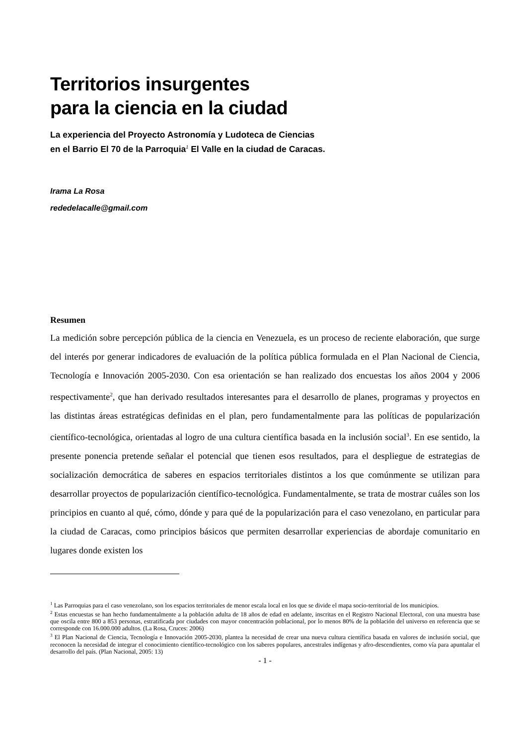Territorios insurgentes
para la ciencia en la ciudad
La experiencia del Proyecto Astronomía y Ludoteca de Ciencias
en el Barrio El 70 de la Parroquia<sup>1</sup> El Valle en la ciudad de Caracas.
Irama La Rosa
rededelacalle@gmail.com
Resumen
La medición sobre percepción pública de la ciencia en Venezuela, es un proceso de reciente elaboración, que surge del interés por generar indicadores de evaluación de la política pública formulada en el Plan Nacional de Ciencia, Tecnología e Innovación 2005-2030. Con esa orientación se han realizado dos encuestas los años 2004 y 2006 respectivamente<sup>2</sup>, que han derivado resultados interesantes para el desarrollo de planes, programas y proyectos en las distintas áreas estratégicas definidas en el plan, pero fundamentalmente para las políticas de popularización científico-tecnológica, orientadas al logro de una cultura científica basada en la inclusión social<sup>3</sup>. En ese sentido, la presente ponencia pretende señalar el potencial que tienen esos resultados, para el despliegue de estrategias de socialización democrática de saberes en espacios territoriales distintos a los que comúnmente se utilizan para desarrollar proyectos de popularización científico-tecnológica. Fundamentalmente, se trata de mostrar cuáles son los principios en cuanto al qué, cómo, dónde y para qué de la popularización para el caso venezolano, en particular para la ciudad de Caracas, como principios básicos que permiten desarrollar experiencias de abordaje comunitario en lugares donde existen los
<sup>1</sup> Las Parroquias para el caso venezolano, son los espacios territoriales de menor escala local en los que se divide el mapa socio-territorial de los municipios.
<sup>2</sup> Estas encuestas se han hecho fundamentalmente a la población adulta de 18 años de edad en adelante, inscritas en el Registro Nacional Electoral, con una muestra base que oscila entre 800 a 853 personas, estratificada por ciudades con mayor concentración poblacional, por lo menos 80% de la población del universo en referencia que se corresponde con 16.000.000 adultos. (La Rosa, Cruces: 2006)
<sup>3</sup> El Plan Nacional de Ciencia, Tecnología e Innovación 2005-2030, plantea la necesidad de crear una nueva cultura científica basada en valores de inclusión social, que reconocen la necesidad de integrar el conocimiento científico-tecnológico con los saberes populares, ancestrales indígenas y afro-descendientes, como vía para apuntalar el desarrollo del país. (Plan Nacional, 2005: 13)
- 1 -